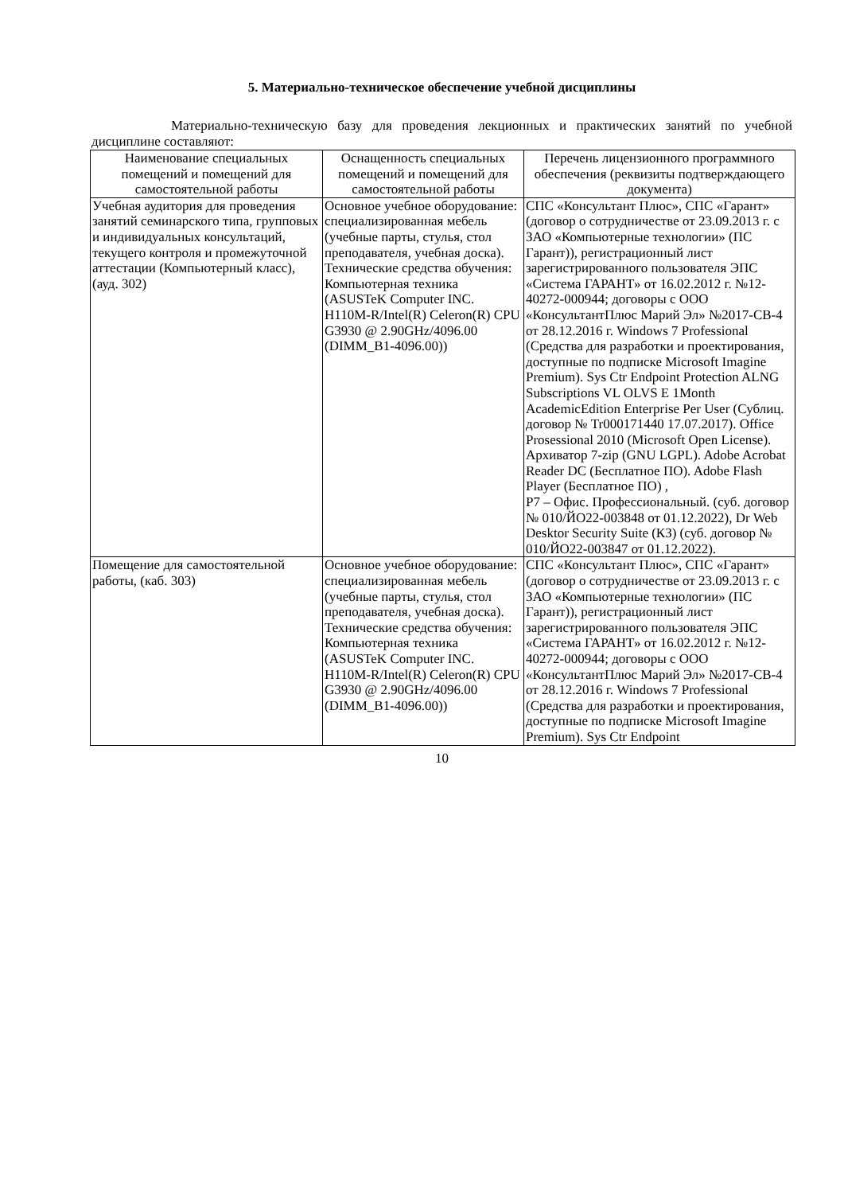5. Материально-техническое обеспечение учебной дисциплины
Материально-техническую базу для проведения лекционных и практических занятий по учебной дисциплине составляют:
| Наименование специальных помещений и помещений для самостоятельной работы | Оснащенность специальных помещений и помещений для самостоятельной работы | Перечень лицензионного программного обеспечения (реквизиты подтверждающего документа) |
| --- | --- | --- |
| Учебная аудитория для проведения занятий семинарского типа, групповых и индивидуальных консультаций, текущего контроля и промежуточной аттестации (Компьютерный класс), (ауд. 302) | Основное учебное оборудование: специализированная мебель (учебные парты, стулья, стол преподавателя, учебная доска). Технические средства обучения: Компьютерная техника (ASUSTeK Computer INC. H110M-R/Intel(R) Celeron(R) CPU G3930 @ 2.90GHz/4096.00 (DIMM_B1-4096.00)) | СПС «Консультант Плюс», СПС «Гарант» (договор о сотрудничестве от 23.09.2013 г. с ЗАО «Компьютерные технологии» (ПС Гарант)), регистрационный лист зарегистрированного пользователя ЭПС «Система ГАРАНТ» от 16.02.2012 г. №12-40272-000944; договоры с ООО «КонсультантПлюс Марий Эл» №2017-СВ-4 от 28.12.2016 г. Windows 7 Professional (Средства для разработки и проектирования, доступные по подписке Microsoft Imagine Premium). Sys Ctr Endpoint Protection ALNG Subscriptions VL OLVS E 1Month AcademicEdition Enterprise Per User (Сублиц. договор № Tr000171440 17.07.2017). Office Prosessional 2010 (Microsoft Open License). Архиватор 7-zip (GNU LGPL). Adobe Acrobat Reader DC (Бесплатное ПО). Adobe Flash Player (Бесплатное ПО) , Р7 – Офис. Профессиональный. (суб. договор № 010/ЙО22-003848 от 01.12.2022), Dr Web Desktor Security Suite (КЗ) (суб. договор № 010/ЙО22-003847 от 01.12.2022). |
| Помещение для самостоятельной работы, (каб. 303) | Основное учебное оборудование: специализированная мебель (учебные парты, стулья, стол преподавателя, учебная доска). Технические средства обучения: Компьютерная техника (ASUSTeK Computer INC. H110M-R/Intel(R) Celeron(R) CPU G3930 @ 2.90GHz/4096.00 (DIMM_B1-4096.00)) | СПС «Консультант Плюс», СПС «Гарант» (договор о сотрудничестве от 23.09.2013 г. с ЗАО «Компьютерные технологии» (ПС Гарант)), регистрационный лист зарегистрированного пользователя ЭПС «Система ГАРАНТ» от 16.02.2012 г. №12-40272-000944; договоры с ООО «КонсультантПлюс Марий Эл» №2017-СВ-4 от 28.12.2016 г. Windows 7 Professional (Средства для разработки и проектирования, доступные по подписке Microsoft Imagine Premium). Sys Ctr Endpoint |
10